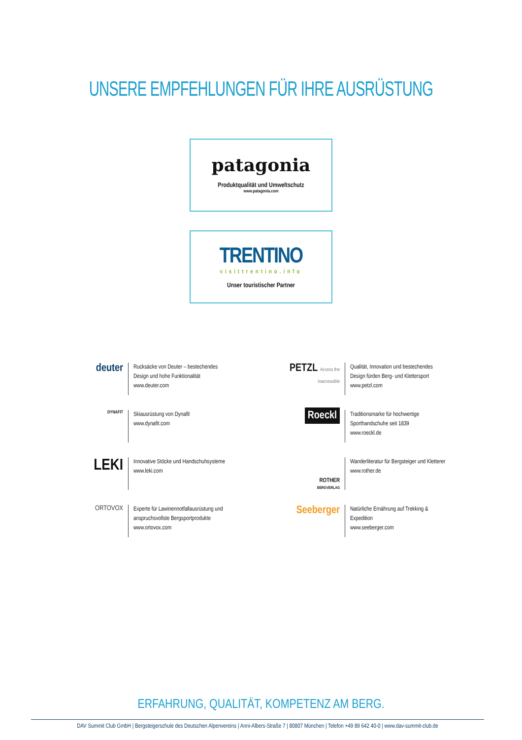UNSERE EMPFEHLUNGEN FÜR IHRE AUSRÜSTUNG
patagonia
Produktqualität und Umweltschutz
www.patagonia.com
TRENTINO
visittrentino.info
Unser touristischer Partner
deuter
Rucksäcke von Deuter – bestechendes
Design und hohe Funktionalität
www.deuter.com
PETZL Access the inaccessible
Qualität, Innovation und bestechendes
Design fürden Berg- und Klettersport
www.petzl.com
DYNAFIT
Skiausrüstung von Dynafit
www.dynafit.com
Roeckl
Traditionsmarke für hochwertige
Sporthandschuhe seit 1839
www.roeckl.de
LEKI
Innovative Stöcke und Handschuhsysteme
www.leki.com
ROTHER
BERGVERLAG
Wanderliteratur für Bergsteiger und Kletterer
www.rother.de
ORTOVOX
Experte für Lawinennotfallausrüstung und
anspruchsvollste Bergsportprodukte
www.ortovox.com
Seeberger
Natürliche Ernährung auf Trekking &
Expedition
www.seeberger.com
ERFAHRUNG, QUALITÄT, KOMPETENZ AM BERG.
DAV Summit Club GmbH | Bergsteigerschule des Deutschen Alpenvereins | Anni-Albers-Straße 7 | 80807 München | Telefon +49 89 642 40-0 | www.dav-summit-club.de